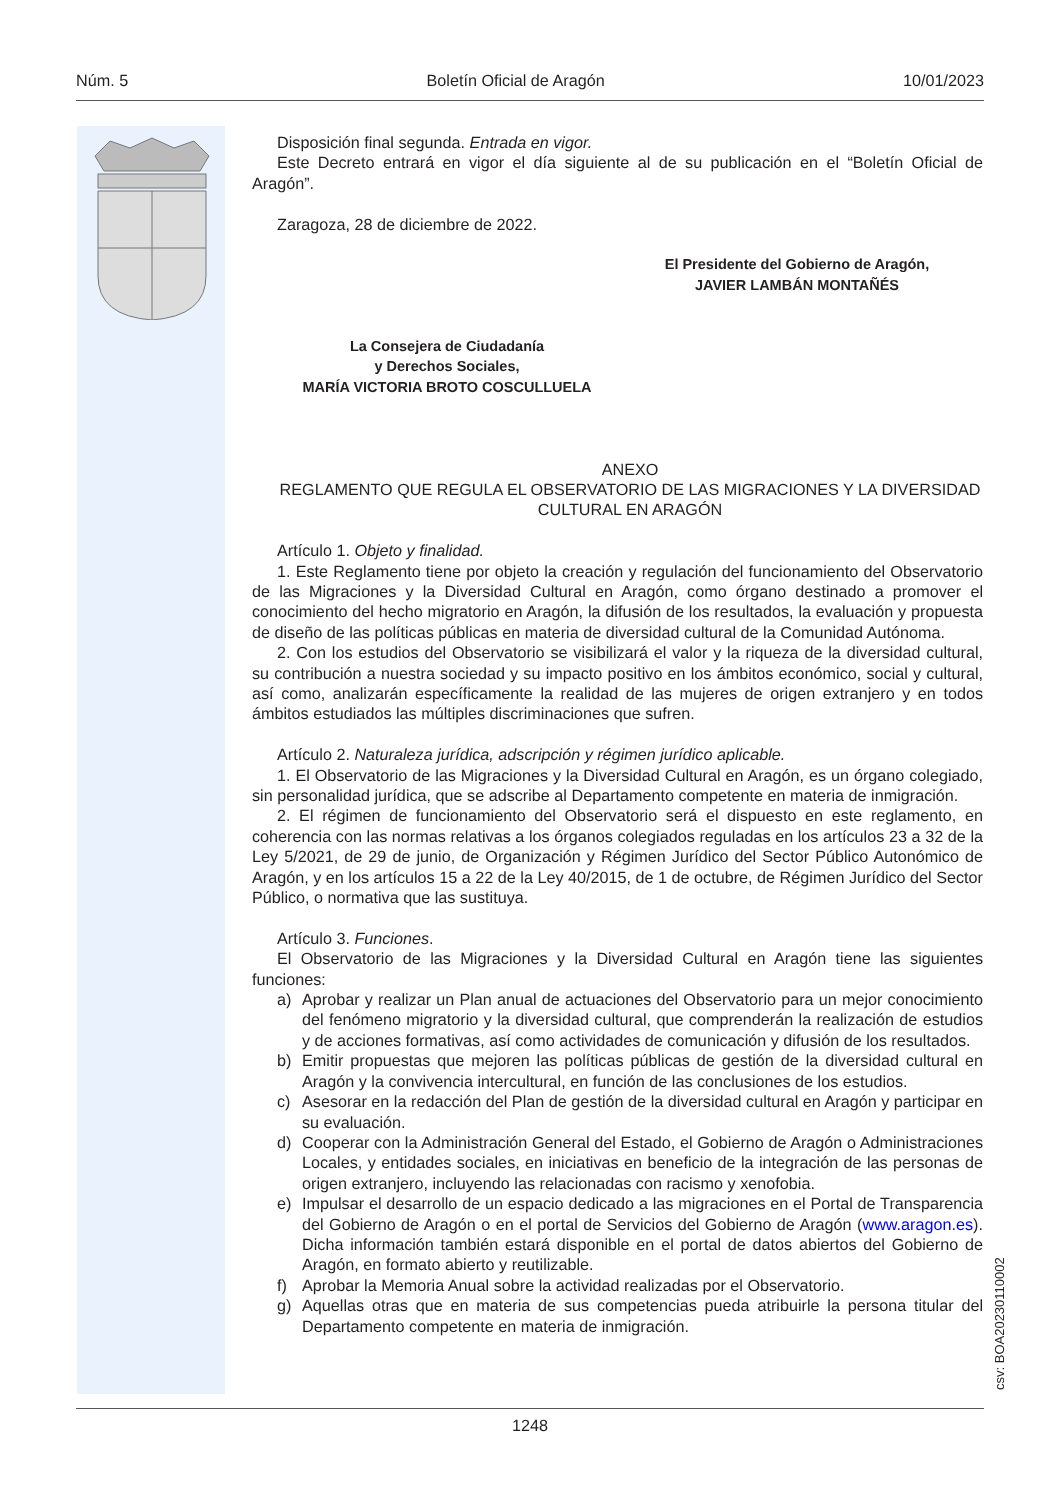Núm. 5 Boletín Oficial de Aragón 10/01/2023
Disposición final segunda. Entrada en vigor.
Este Decreto entrará en vigor el día siguiente al de su publicación en el “Boletín Oficial de Aragón”.
Zaragoza, 28 de diciembre de 2022.
El Presidente del Gobierno de Aragón,
JAVIER LAMBÁN MONTAÑÉS
La Consejera de Ciudadanía
y Derechos Sociales,
MARÍA VICTORIA BROTO COSCULLUELA
ANEXO
REGLAMENTO QUE REGULA EL OBSERVATORIO DE LAS MIGRACIONES Y LA DIVERSIDAD CULTURAL EN ARAGÓN
Artículo 1. Objeto y finalidad.
1. Este Reglamento tiene por objeto la creación y regulación del funcionamiento del Observatorio de las Migraciones y la Diversidad Cultural en Aragón, como órgano destinado a promover el conocimiento del hecho migratorio en Aragón, la difusión de los resultados, la evaluación y propuesta de diseño de las políticas públicas en materia de diversidad cultural de la Comunidad Autónoma.
2. Con los estudios del Observatorio se visibilizará el valor y la riqueza de la diversidad cultural, su contribución a nuestra sociedad y su impacto positivo en los ámbitos económico, social y cultural, así como, analizarán específicamente la realidad de las mujeres de origen extranjero y en todos ámbitos estudiados las múltiples discriminaciones que sufren.
Artículo 2. Naturaleza jurídica, adscripción y régimen jurídico aplicable.
1. El Observatorio de las Migraciones y la Diversidad Cultural en Aragón, es un órgano colegiado, sin personalidad jurídica, que se adscribe al Departamento competente en materia de inmigración.
2. El régimen de funcionamiento del Observatorio será el dispuesto en este reglamento, en coherencia con las normas relativas a los órganos colegiados reguladas en los artículos 23 a 32 de la Ley 5/2021, de 29 de junio, de Organización y Régimen Jurídico del Sector Público Autonómico de Aragón, y en los artículos 15 a 22 de la Ley 40/2015, de 1 de octubre, de Régimen Jurídico del Sector Público, o normativa que las sustituya.
Artículo 3. Funciones.
El Observatorio de las Migraciones y la Diversidad Cultural en Aragón tiene las siguientes funciones:
a) Aprobar y realizar un Plan anual de actuaciones del Observatorio para un mejor conocimiento del fenómeno migratorio y la diversidad cultural, que comprenderán la realización de estudios y de acciones formativas, así como actividades de comunicación y difusión de los resultados.
b) Emitir propuestas que mejoren las políticas públicas de gestión de la diversidad cultural en Aragón y la convivencia intercultural, en función de las conclusiones de los estudios.
c) Asesorar en la redacción del Plan de gestión de la diversidad cultural en Aragón y participar en su evaluación.
d) Cooperar con la Administración General del Estado, el Gobierno de Aragón o Administraciones Locales, y entidades sociales, en iniciativas en beneficio de la integración de las personas de origen extranjero, incluyendo las relacionadas con racismo y xenofobia.
e) Impulsar el desarrollo de un espacio dedicado a las migraciones en el Portal de Transparencia del Gobierno de Aragón o en el portal de Servicios del Gobierno de Aragón (www.aragon.es). Dicha información también estará disponible en el portal de datos abiertos del Gobierno de Aragón, en formato abierto y reutilizable.
f) Aprobar la Memoria Anual sobre la actividad realizadas por el Observatorio.
g) Aquellas otras que en materia de sus competencias pueda atribuirle la persona titular del Departamento competente en materia de inmigración.
csv: BOA20230110002
1248